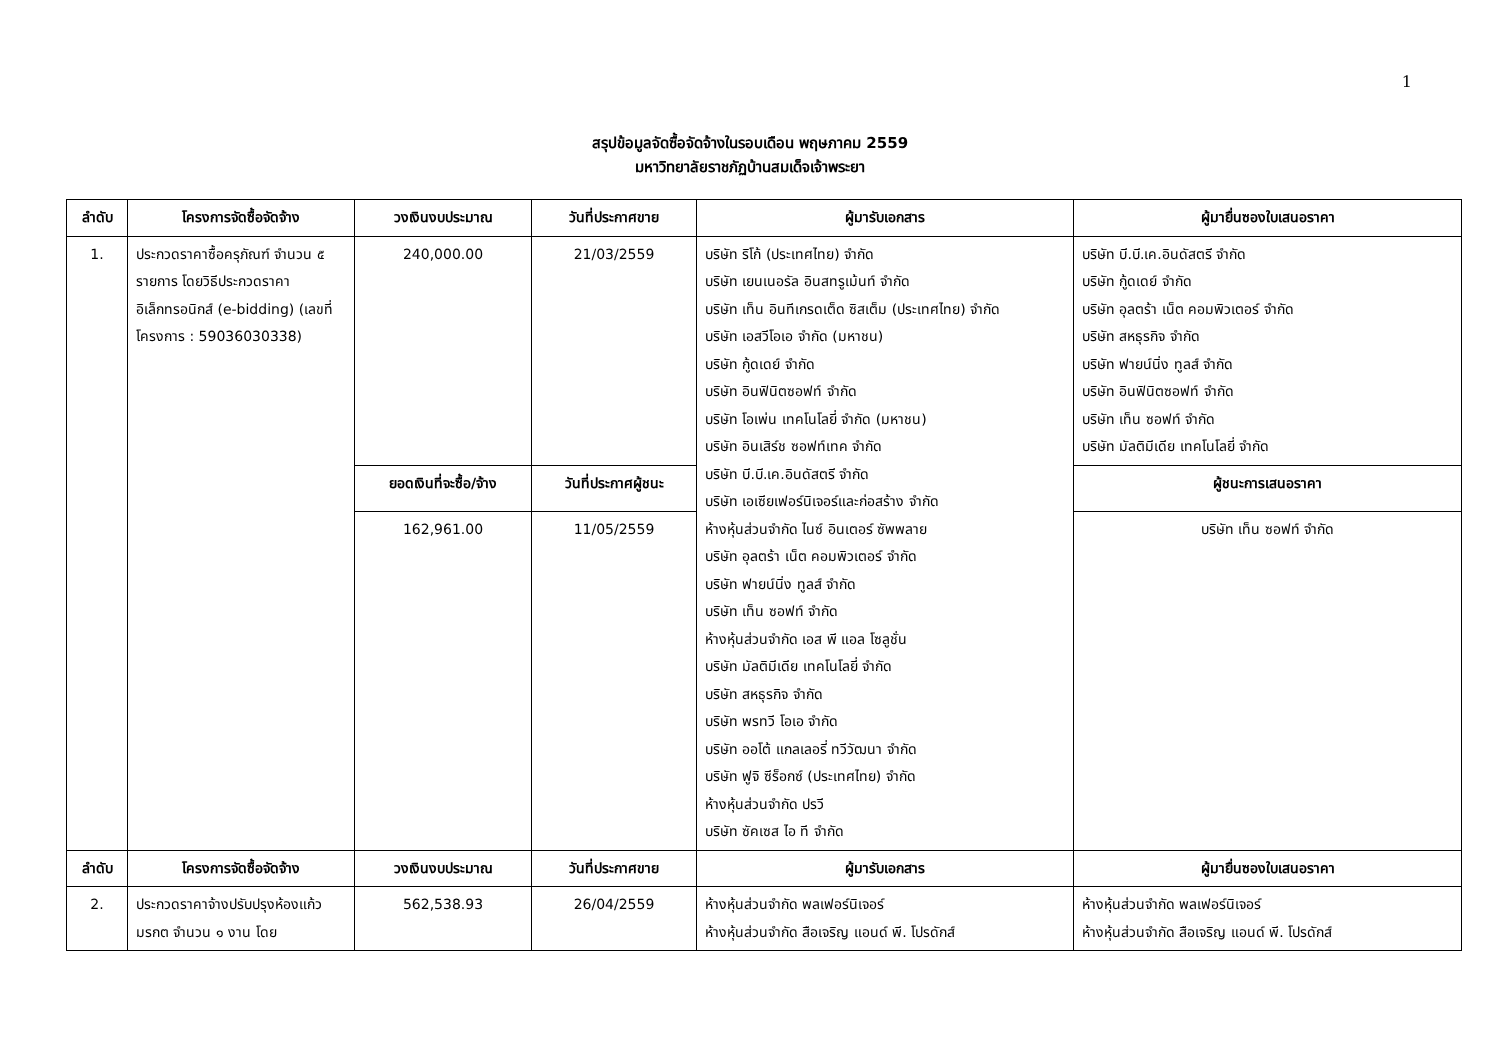1
สรุปข้อมูลจัดซื้อจัดจ้างในรอบเดือน พฤษภาคม 2559
มหาวิทยาลัยราชภัฏบ้านสมเด็จเจ้าพระยา
| ลำดับ | โครงการจัดซื้อจัดจ้าง | วงเงินงบประมาณ | วันที่ประกาศขาย | ผู้มารับเอกสาร | ผู้มายื่นซองใบเสนอราคา |
| --- | --- | --- | --- | --- | --- |
| 1. | ประกวดราคาซื้อครุภัณฑ์ จำนวน ๕ รายการ โดยวิธีประกวดราคาอิเล็กทรอนิกส์ (e-bidding) (เลขที่ โครงการ : 59036030338) | 240,000.00 | 21/03/2559 | บริษัท ริโก้ (ประเทศไทย) จำกัด บริษัท เยนเนอรัล อินสทรูเม้นท์ จำกัด บริษัท เท็น อินทีเกรดเต็ด ซิสเต็ม (ประเทศไทย) จำกัด บริษัท เอสวีโอเอ จำกัด (มหาชน) บริษัท กู้ดเดย์ จำกัด บริษัท อินฟินิตซอฟท์ จำกัด บริษัท โอเพ่น เทคโนโลยี่ จำกัด (มหาชน) บริษัท อินเสิร์ช ซอฟท์เทค จำกัด บริษัท บี.บี.เค.อินดัสตรี จำกัด บริษัท เอเซียเฟอร์นิเจอร์และก่อสร้าง จำกัด ห้างหุ้นส่วนจำกัด ไนซ์ อินเตอร์ ซัพพลาย บริษัท อุลตร้า เน็ต คอมพิวเตอร์ จำกัด บริษัท ฟายน์นิ่ง ทูลส์ จำกัด บริษัท เท็น ซอฟท์ จำกัด ห้างหุ้นส่วนจำกัด เอส พี แอล โซลูชั่น บริษัท มัลติมีเดีย เทคโนโลยี่ จำกัด บริษัท สหธุรกิจ จำกัด บริษัท พรทวี โอเอ จำกัด บริษัท ออโต้ แกลเลอรี่ ทวีวัฒนา จำกัด บริษัท ฟูจิ ซีร็อกซ์ (ประเทศไทย) จำกัด ห้างหุ้นส่วนจำกัด ปรวี บริษัท ซัคเซส ไอ ที จำกัด | บริษัท บี.บี.เค.อินดัสตรี จำกัด บริษัท กู้ดเดย์ จำกัด บริษัท อุลตร้า เน็ต คอมพิวเตอร์ จำกัด บริษัท สหธุรกิจ จำกัด บริษัท ฟายน์นิ่ง ทูลส์ จำกัด บริษัท อินฟินิตซอฟท์ จำกัด บริษัท เท็น ซอฟท์ จำกัด บริษัท มัลติมีเดีย เทคโนโลยี่ จำกัด |
| | | ยอดเงินที่จะซื้อ/จ้าง | วันที่ประกาศผู้ชนะ | | ผู้ชนะการเสนอราคา |
| | | 162,961.00 | 11/05/2559 | | บริษัท เท็น ซอฟท์ จำกัด |
| ลำดับ | โครงการจัดซื้อจัดจ้าง | วงเงินงบประมาณ | วันที่ประกาศขาย | ผู้มารับเอกสาร | ผู้มายื่นซองใบเสนอราคา |
| 2. | ประกวดราคาจ้างปรับปรุงห้องแก้วมรกต จำนวน ๑ งาน โดย | 562,538.93 | 26/04/2559 | ห้างหุ้นส่วนจำกัด พลเฟอร์นิเจอร์ ห้างหุ้นส่วนจำกัด สือเจริญ แอนด์ พี. โปรดักส์ | ห้างหุ้นส่วนจำกัด พลเฟอร์นิเจอร์ ห้างหุ้นส่วนจำกัด สือเจริญ แอนด์ พี. โปรดักส์ |